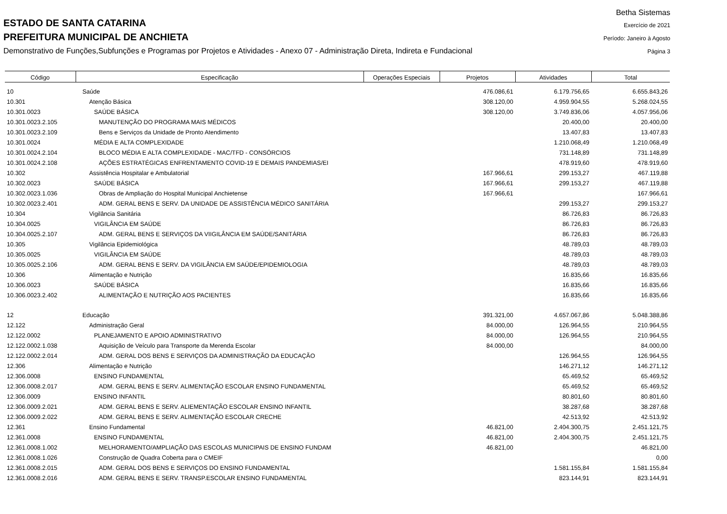ESTADO DE SANTA CATARINA
PREFEITURA MUNICIPAL DE ANCHIETA
Demonstrativo de Funções,Subfunções e Programas por Projetos e Atividades - Anexo 07 - Administração Direta, Indireta e Fundacional
Betha Sistemas
Exercício de 2021
Período: Janeiro à Agosto
Página 3
| Código | Especificação | Operações Especiais | Projetos | Atividades | Total |
| --- | --- | --- | --- | --- | --- |
| 10 | Saúde | | 476.086,61 | 6.179.756,65 | 6.655.843,26 |
| 10.301 | Atenção Básica | | 308.120,00 | 4.959.904,55 | 5.268.024,55 |
| 10.301.0023 | SAÚDE BÁSICA | | 308.120,00 | 3.749.836,06 | 4.057.956,06 |
| 10.301.0023.2.105 | MANUTENÇÃO DO PROGRAMA MAIS MÉDICOS | | | 20.400,00 | 20.400,00 |
| 10.301.0023.2.109 | Bens e Serviços da Unidade de Pronto Atendimento | | | 13.407,83 | 13.407,83 |
| 10.301.0024 | MÉDIA E ALTA COMPLEXIDADE | | | 1.210.068,49 | 1.210.068,49 |
| 10.301.0024.2.104 | BLOCO MÉDIA E ALTA COMPLEXIDADE - MAC/TFD - CONSÓRCIOS | | | 731.148,89 | 731.148,89 |
| 10.301.0024.2.108 | AÇÕES ESTRATÉGICAS ENFRENTAMENTO COVID-19 E DEMAIS PANDEMIAS/EI | | | 478.919,60 | 478.919,60 |
| 10.302 | Assistência Hospitalar e Ambulatorial | | 167.966,61 | 299.153,27 | 467.119,88 |
| 10.302.0023 | SAÚDE BÁSICA | | 167.966,61 | 299.153,27 | 467.119,88 |
| 10.302.0023.1.036 | Obras de Ampliação do Hospital Municipal Anchietense | | 167.966,61 | | 167.966,61 |
| 10.302.0023.2.401 | ADM. GERAL BENS E SERV. DA UNIDADE DE ASSISTÊNCIA MÉDICO SANITÁRIA | | | 299.153,27 | 299.153,27 |
| 10.304 | Vigilância Sanitária | | | 86.726,83 | 86.726,83 |
| 10.304.0025 | VIGILÂNCIA EM SAÚDE | | | 86.726,83 | 86.726,83 |
| 10.304.0025.2.107 | ADM. GERAL BENS E SERVIÇOS DA VIIGILÂNCIA EM SAÚDE/SANITÁRIA | | | 86.726,83 | 86.726,83 |
| 10.305 | Vigilância Epidemiológica | | | 48.789,03 | 48.789,03 |
| 10.305.0025 | VIGILÂNCIA EM SAÚDE | | | 48.789,03 | 48.789,03 |
| 10.305.0025.2.106 | ADM. GERAL BENS E SERV. DA VIGILÂNCIA EM SAÚDE/EPIDEMIOLOGIA | | | 48.789,03 | 48.789,03 |
| 10.306 | Alimentação e Nutrição | | | 16.835,66 | 16.835,66 |
| 10.306.0023 | SAÚDE BÁSICA | | | 16.835,66 | 16.835,66 |
| 10.306.0023.2.402 | ALIMENTAÇÃO E NUTRIÇÃO AOS PACIENTES | | | 16.835,66 | 16.835,66 |
| 12 | Educação | | 391.321,00 | 4.657.067,86 | 5.048.388,86 |
| 12.122 | Administração Geral | | 84.000,00 | 126.964,55 | 210.964,55 |
| 12.122.0002 | PLANEJAMENTO E APOIO ADMINISTRATIVO | | 84.000,00 | 126.964,55 | 210.964,55 |
| 12.122.0002.1.038 | Aquisição de Veículo para Transporte da Merenda Escolar | | 84.000,00 | | 84.000,00 |
| 12.122.0002.2.014 | ADM. GERAL DOS BENS E SERVIÇOS DA ADMINISTRAÇÃO DA EDUCAÇÃO | | | 126.964,55 | 126.964,55 |
| 12.306 | Alimentação e Nutrição | | | 146.271,12 | 146.271,12 |
| 12.306.0008 | ENSINO FUNDAMENTAL | | | 65.469,52 | 65.469,52 |
| 12.306.0008.2.017 | ADM. GERAL BENS E SERV. ALIMENTAÇÃO ESCOLAR ENSINO FUNDAMENTAL | | | 65.469,52 | 65.469,52 |
| 12.306.0009 | ENSINO INFANTIL | | | 80.801,60 | 80.801,60 |
| 12.306.0009.2.021 | ADM. GERAL BENS E SERV. ALIEMENTAÇÃO ESCOLAR ENSINO INFANTIL | | | 38.287,68 | 38.287,68 |
| 12.306.0009.2.022 | ADM. GERAL BENS E SERV. ALIMENTAÇÃO ESCOLAR CRECHE | | | 42.513,92 | 42.513,92 |
| 12.361 | Ensino Fundamental | | 46.821,00 | 2.404.300,75 | 2.451.121,75 |
| 12.361.0008 | ENSINO FUNDAMENTAL | | 46.821,00 | 2.404.300,75 | 2.451.121,75 |
| 12.361.0008.1.002 | MELHORAMENTO/AMPLIAÇÃO DAS ESCOLAS MUNICIPAIS DE ENSINO FUNDAM | | 46.821,00 | | 46.821,00 |
| 12.361.0008.1.026 | Construção de Quadra Coberta para o CMEIF | | | | 0,00 |
| 12.361.0008.2.015 | ADM. GERAL DOS BENS E SERVIÇOS DO ENSINO FUNDAMENTAL | | | 1.581.155,84 | 1.581.155,84 |
| 12.361.0008.2.016 | ADM. GERAL BENS E SERV. TRANSP.ESCOLAR ENSINO FUNDAMENTAL | | | 823.144,91 | 823.144,91 |